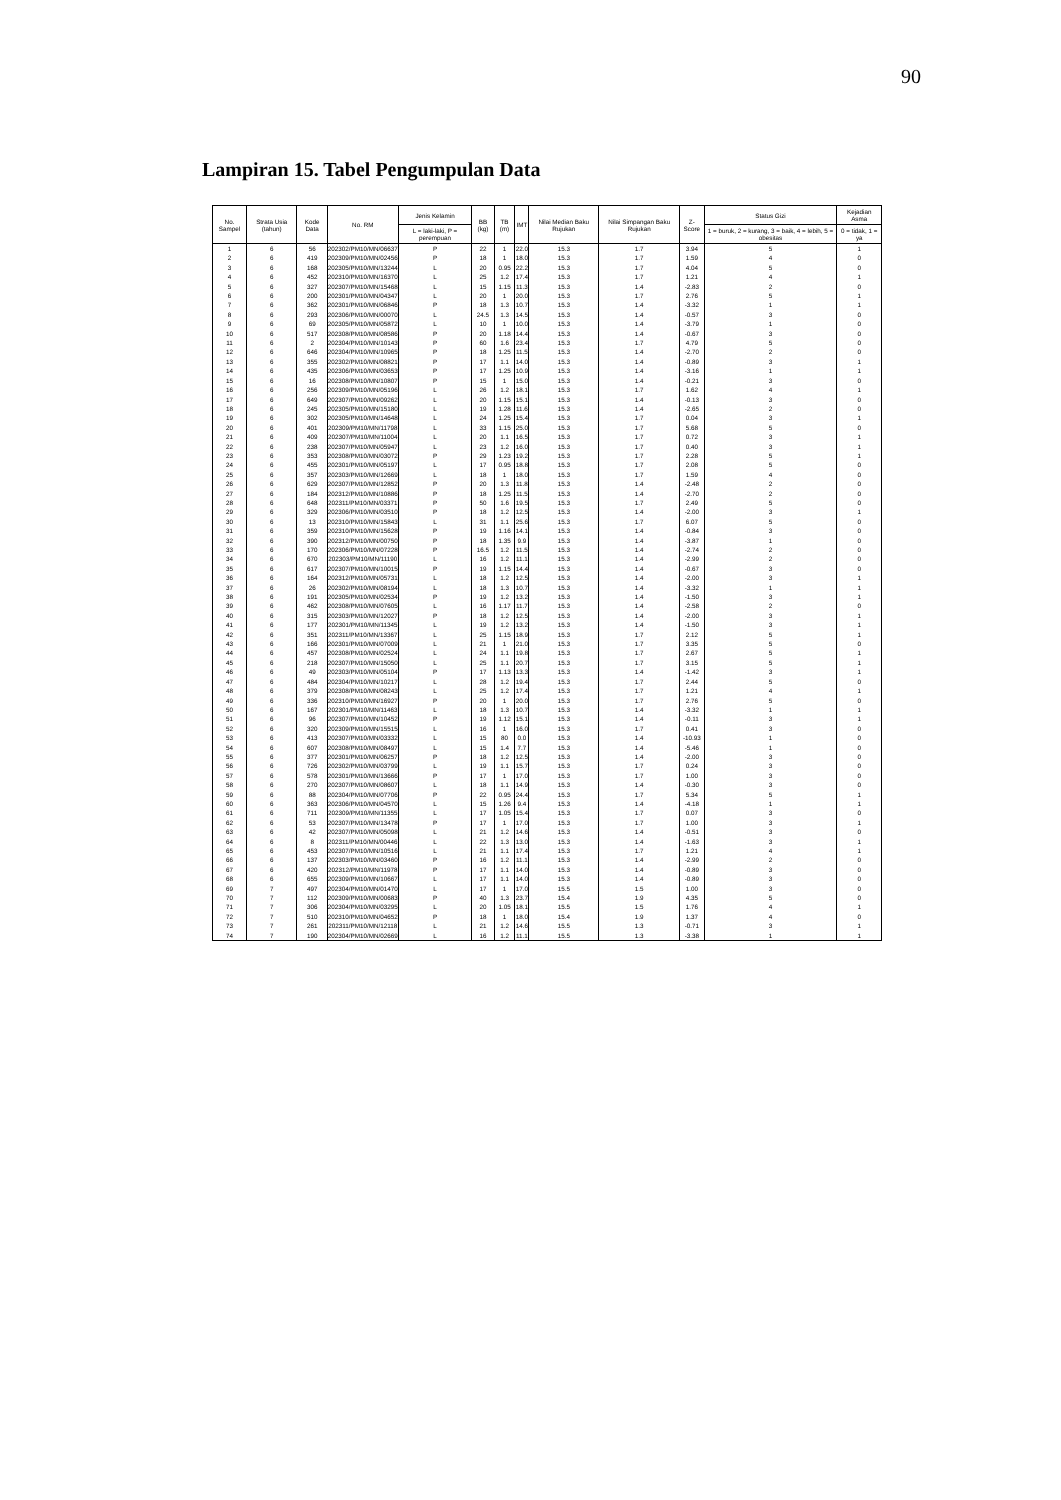90
Lampiran 15. Tabel Pengumpulan Data
| No. Sampel | Strata Usia (tahun) | Kode Data | No. RM | Jenis Kelamin | BB (kg) | TB (m) | IMT | Nilai Median Baku Rujukan | Nilai Simpangan Baku Rujukan | Z-Score | Status Gizi | Kejadian Asma |
| --- | --- | --- | --- | --- | --- | --- | --- | --- | --- | --- | --- | --- |
| | | | | L = laki-laki, P = perempuan | | | | | | | 1 = buruk, 2 = kurang, 3 = baik, 4 = lebih, 5 = obesitas | 0 = tidak, 1 = ya |
| 1 | 6 | 56 | 202302/PM10/MN/06637 | P | 22 | 1 | 22.0 | 15.3 | 1.7 | 3.94 | 5 | 1 |
| 2 | 6 | 419 | 202309/PM10/MN/02456 | P | 18 | 1 | 18.0 | 15.3 | 1.7 | 1.59 | 4 | 0 |
| 3 | 6 | 168 | 202305/PM10/MN/13244 | L | 20 | 0.95 | 22.2 | 15.3 | 1.7 | 4.04 | 5 | 0 |
| 4 | 6 | 452 | 202310/PM10/MN/16370 | L | 25 | 1.2 | 17.4 | 15.3 | 1.7 | 1.21 | 4 | 1 |
| 5 | 6 | 327 | 202307/PM10/MN/15468 | L | 15 | 1.15 | 11.3 | 15.3 | 1.4 | -2.83 | 2 | 0 |
| 6 | 6 | 200 | 202301/PM10/MN/04347 | L | 20 | 1 | 20.0 | 15.3 | 1.7 | 2.76 | 5 | 1 |
| 7 | 6 | 362 | 202301/PM10/MN/06846 | P | 18 | 1.3 | 10.7 | 15.3 | 1.4 | -3.32 | 1 | 1 |
| 8 | 6 | 293 | 202306/PM10/MN/00070 | L | 24.5 | 1.3 | 14.5 | 15.3 | 1.4 | -0.57 | 3 | 0 |
| 9 | 6 | 69 | 202305/PM10/MN/05872 | L | 10 | 1 | 10.0 | 15.3 | 1.4 | -3.79 | 1 | 0 |
| 10 | 6 | 517 | 202308/PM10/MN/08586 | P | 20 | 1.18 | 14.4 | 15.3 | 1.4 | -0.67 | 3 | 0 |
| 11 | 6 | 2 | 202304/PM10/MN/10143 | P | 60 | 1.6 | 23.4 | 15.3 | 1.7 | 4.79 | 5 | 0 |
| 12 | 6 | 646 | 202304/PM10/MN/10965 | P | 18 | 1.25 | 11.5 | 15.3 | 1.4 | -2.70 | 2 | 0 |
| 13 | 6 | 355 | 202302/PM10/MN/08821 | P | 17 | 1.1 | 14.0 | 15.3 | 1.4 | -0.89 | 3 | 1 |
| 14 | 6 | 435 | 202306/PM10/MN/03653 | P | 17 | 1.25 | 10.9 | 15.3 | 1.4 | -3.16 | 1 | 1 |
| 15 | 6 | 16 | 202308/PM10/MN/10807 | P | 15 | 1 | 15.0 | 15.3 | 1.4 | -0.21 | 3 | 0 |
| 16 | 6 | 256 | 202309/PM10/MN/05196 | L | 26 | 1.2 | 18.1 | 15.3 | 1.7 | 1.62 | 4 | 1 |
| 17 | 6 | 649 | 202307/PM10/MN/09262 | L | 20 | 1.15 | 15.1 | 15.3 | 1.4 | -0.13 | 3 | 0 |
| 18 | 6 | 245 | 202305/PM10/MN/15180 | L | 19 | 1.28 | 11.6 | 15.3 | 1.4 | -2.65 | 2 | 0 |
| 19 | 6 | 302 | 202305/PM10/MN/14648 | L | 24 | 1.25 | 15.4 | 15.3 | 1.7 | 0.04 | 3 | 1 |
| 20 | 6 | 401 | 202309/PM10/MN/11798 | L | 33 | 1.15 | 25.0 | 15.3 | 1.7 | 5.68 | 5 | 0 |
| 21 | 6 | 409 | 202307/PM10/MN/11004 | L | 20 | 1.1 | 16.5 | 15.3 | 1.7 | 0.72 | 3 | 1 |
| 22 | 6 | 238 | 202307/PM10/MN/05947 | L | 23 | 1.2 | 16.0 | 15.3 | 1.7 | 0.40 | 3 | 1 |
| 23 | 6 | 353 | 202308/PM10/MN/03072 | P | 29 | 1.23 | 19.2 | 15.3 | 1.7 | 2.28 | 5 | 1 |
| 24 | 6 | 455 | 202301/PM10/MN/05197 | L | 17 | 0.95 | 18.8 | 15.3 | 1.7 | 2.08 | 5 | 0 |
| 25 | 6 | 357 | 202303/PM10/MN/12669 | L | 18 | 1 | 18.0 | 15.3 | 1.7 | 1.59 | 4 | 0 |
| 26 | 6 | 629 | 202307/PM10/MN/12852 | P | 20 | 1.3 | 11.8 | 15.3 | 1.4 | -2.48 | 2 | 0 |
| 27 | 6 | 184 | 202312/PM10/MN/10886 | P | 18 | 1.25 | 11.5 | 15.3 | 1.4 | -2.70 | 2 | 0 |
| 28 | 6 | 648 | 202311/PM10/MN/03371 | P | 50 | 1.6 | 19.5 | 15.3 | 1.7 | 2.49 | 5 | 0 |
| 29 | 6 | 329 | 202306/PM10/MN/03510 | P | 18 | 1.2 | 12.5 | 15.3 | 1.4 | -2.00 | 3 | 1 |
| 30 | 6 | 13 | 202310/PM10/MN/15843 | L | 31 | 1.1 | 25.6 | 15.3 | 1.7 | 6.07 | 5 | 0 |
| 31 | 6 | 359 | 202310/PM10/MN/15628 | P | 19 | 1.16 | 14.1 | 15.3 | 1.4 | -0.84 | 3 | 0 |
| 32 | 6 | 390 | 202312/PM10/MN/00750 | P | 18 | 1.35 | 9.9 | 15.3 | 1.4 | -3.87 | 1 | 0 |
| 33 | 6 | 170 | 202306/PM10/MN/07228 | P | 16.5 | 1.2 | 11.5 | 15.3 | 1.4 | -2.74 | 2 | 0 |
| 34 | 6 | 670 | 202303/PM10/MN/11190 | L | 16 | 1.2 | 11.1 | 15.3 | 1.4 | -2.99 | 2 | 0 |
| 35 | 6 | 617 | 202307/PM10/MN/10015 | P | 19 | 1.15 | 14.4 | 15.3 | 1.4 | -0.67 | 3 | 0 |
| 36 | 6 | 164 | 202312/PM10/MN/05731 | L | 18 | 1.2 | 12.5 | 15.3 | 1.4 | -2.00 | 3 | 1 |
| 37 | 6 | 26 | 202302/PM10/MN/08194 | L | 18 | 1.3 | 10.7 | 15.3 | 1.4 | -3.32 | 1 | 1 |
| 38 | 6 | 191 | 202305/PM10/MN/02534 | P | 19 | 1.2 | 13.2 | 15.3 | 1.4 | -1.50 | 3 | 1 |
| 39 | 6 | 462 | 202308/PM10/MN/07605 | L | 16 | 1.17 | 11.7 | 15.3 | 1.4 | -2.58 | 2 | 0 |
| 40 | 6 | 315 | 202303/PM10/MN/12027 | P | 18 | 1.2 | 12.5 | 15.3 | 1.4 | -2.00 | 3 | 1 |
| 41 | 6 | 177 | 202301/PM10/MN/11345 | L | 19 | 1.2 | 13.2 | 15.3 | 1.4 | -1.50 | 3 | 1 |
| 42 | 6 | 351 | 202311/PM10/MN/13367 | L | 25 | 1.15 | 18.9 | 15.3 | 1.7 | 2.12 | 5 | 1 |
| 43 | 6 | 166 | 202301/PM10/MN/07009 | L | 21 | 1 | 21.0 | 15.3 | 1.7 | 3.35 | 5 | 0 |
| 44 | 6 | 457 | 202308/PM10/MN/02524 | L | 24 | 1.1 | 19.8 | 15.3 | 1.7 | 2.67 | 5 | 1 |
| 45 | 6 | 218 | 202307/PM10/MN/15050 | L | 25 | 1.1 | 20.7 | 15.3 | 1.7 | 3.15 | 5 | 1 |
| 46 | 6 | 49 | 202303/PM10/MN/05104 | P | 17 | 1.13 | 13.3 | 15.3 | 1.4 | -1.42 | 3 | 1 |
| 47 | 6 | 484 | 202304/PM10/MN/10217 | L | 28 | 1.2 | 19.4 | 15.3 | 1.7 | 2.44 | 5 | 0 |
| 48 | 6 | 379 | 202308/PM10/MN/08243 | L | 25 | 1.2 | 17.4 | 15.3 | 1.7 | 1.21 | 4 | 1 |
| 49 | 6 | 336 | 202310/PM10/MN/16927 | P | 20 | 1 | 20.0 | 15.3 | 1.7 | 2.76 | 5 | 0 |
| 50 | 6 | 167 | 202301/PM10/MN/11463 | L | 18 | 1.3 | 10.7 | 15.3 | 1.4 | -3.32 | 1 | 1 |
| 51 | 6 | 96 | 202307/PM10/MN/10452 | P | 19 | 1.12 | 15.1 | 15.3 | 1.4 | -0.11 | 3 | 1 |
| 52 | 6 | 320 | 202309/PM10/MN/15515 | L | 16 | 1 | 16.0 | 15.3 | 1.7 | 0.41 | 3 | 0 |
| 53 | 6 | 413 | 202307/PM10/MN/03332 | L | 15 | 80 | 0.0 | 15.3 | 1.4 | -10.93 | 1 | 0 |
| 54 | 6 | 607 | 202308/PM10/MN/08497 | L | 15 | 1.4 | 7.7 | 15.3 | 1.4 | -5.46 | 1 | 0 |
| 55 | 6 | 377 | 202301/PM10/MN/06257 | P | 18 | 1.2 | 12.5 | 15.3 | 1.4 | -2.00 | 3 | 0 |
| 56 | 6 | 726 | 202302/PM10/MN/03799 | L | 19 | 1.1 | 15.7 | 15.3 | 1.7 | 0.24 | 3 | 0 |
| 57 | 6 | 578 | 202301/PM10/MN/13666 | P | 17 | 1 | 17.0 | 15.3 | 1.7 | 1.00 | 3 | 0 |
| 58 | 6 | 270 | 202307/PM10/MN/08607 | L | 18 | 1.1 | 14.9 | 15.3 | 1.4 | -0.30 | 3 | 0 |
| 59 | 6 | 88 | 202304/PM10/MN/07706 | P | 22 | 0.95 | 24.4 | 15.3 | 1.7 | 5.34 | 5 | 1 |
| 60 | 6 | 363 | 202306/PM10/MN/04570 | L | 15 | 1.26 | 9.4 | 15.3 | 1.4 | -4.18 | 1 | 1 |
| 61 | 6 | 711 | 202309/PM10/MN/11355 | L | 17 | 1.05 | 15.4 | 15.3 | 1.7 | 0.07 | 3 | 0 |
| 62 | 6 | 53 | 202307/PM10/MN/13478 | P | 17 | 1 | 17.0 | 15.3 | 1.7 | 1.00 | 3 | 1 |
| 63 | 6 | 42 | 202307/PM10/MN/05098 | L | 21 | 1.2 | 14.6 | 15.3 | 1.4 | -0.51 | 3 | 0 |
| 64 | 6 | 8 | 202311/PM10/MN/00446 | L | 22 | 1.3 | 13.0 | 15.3 | 1.4 | -1.63 | 3 | 1 |
| 65 | 6 | 453 | 202307/PM10/MN/10516 | L | 21 | 1.1 | 17.4 | 15.3 | 1.7 | 1.21 | 4 | 1 |
| 66 | 6 | 137 | 202303/PM10/MN/03460 | P | 16 | 1.2 | 11.1 | 15.3 | 1.4 | -2.99 | 2 | 0 |
| 67 | 6 | 420 | 202312/PM10/MN/11978 | P | 17 | 1.1 | 14.0 | 15.3 | 1.4 | -0.89 | 3 | 0 |
| 68 | 6 | 655 | 202309/PM10/MN/10667 | L | 17 | 1.1 | 14.0 | 15.3 | 1.4 | -0.89 | 3 | 0 |
| 69 | 7 | 497 | 202304/PM10/MN/01470 | L | 17 | 1 | 17.0 | 15.5 | 1.5 | 1.00 | 3 | 0 |
| 70 | 7 | 112 | 202309/PM10/MN/00683 | P | 40 | 1.3 | 23.7 | 15.4 | 1.9 | 4.35 | 5 | 0 |
| 71 | 7 | 306 | 202304/PM10/MN/03295 | L | 20 | 1.05 | 18.1 | 15.5 | 1.5 | 1.76 | 4 | 1 |
| 72 | 7 | 510 | 202310/PM10/MN/04652 | P | 18 | 1 | 18.0 | 15.4 | 1.9 | 1.37 | 4 | 0 |
| 73 | 7 | 261 | 202311/PM10/MN/12118 | L | 21 | 1.2 | 14.6 | 15.5 | 1.3 | -0.71 | 3 | 1 |
| 74 | 7 | 190 | 202304/PM10/MN/02669 | L | 16 | 1.2 | 11.1 | 15.5 | 1.3 | -3.38 | 1 | 1 |